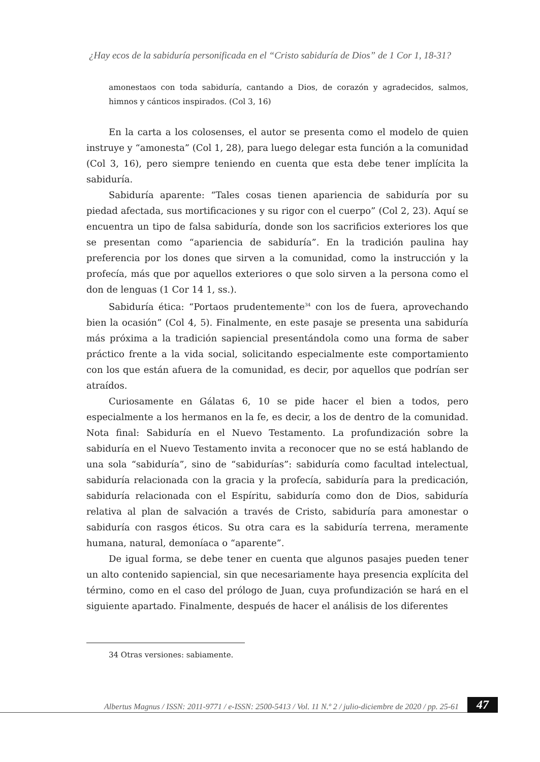¿Hay ecos de la sabiduría personificada en el “Cristo sabiduría de Dios” de 1 Cor 1, 18-31?
amonestaos con toda sabiduría, cantando a Dios, de corazón y agradecidos, salmos, himnos y cánticos inspirados. (Col 3, 16)
En la carta a los colosenses, el autor se presenta como el modelo de quien instruye y “amonesta” (Col 1, 28), para luego delegar esta función a la comunidad (Col 3, 16), pero siempre teniendo en cuenta que esta debe tener implícita la sabiduría.
Sabiduría aparente: “Tales cosas tienen apariencia de sabiduría por su piedad afectada, sus mortificaciones y su rigor con el cuerpo” (Col 2, 23). Aquí se encuentra un tipo de falsa sabiduría, donde son los sacrificios exteriores los que se presentan como “apariencia de sabiduría”. En la tradición paulina hay preferencia por los dones que sirven a la comunidad, como la instrucción y la profecía, más que por aquellos exteriores o que solo sirven a la persona como el don de lenguas (1 Cor 14 1, ss.).
Sabiduría ética: “Portaos prudentemente<sup>34</sup> con los de fuera, aprovechando bien la ocasión” (Col 4, 5). Finalmente, en este pasaje se presenta una sabiduría más próxima a la tradición sapiencial presentándola como una forma de saber práctico frente a la vida social, solicitando especialmente este comportamiento con los que están afuera de la comunidad, es decir, por aquellos que podrían ser atraídos.
Curiosamente en Gálatas 6, 10 se pide hacer el bien a todos, pero especialmente a los hermanos en la fe, es decir, a los de dentro de la comunidad. Nota final: Sabiduría en el Nuevo Testamento. La profundización sobre la sabiduría en el Nuevo Testamento invita a reconocer que no se está hablando de una sola “sabiduría”, sino de “sabidurías”: sabiduría como facultad intelectual, sabiduría relacionada con la gracia y la profecía, sabiduría para la predicación, sabiduría relacionada con el Espíritu, sabiduría como don de Dios, sabiduría relativa al plan de salvación a través de Cristo, sabiduría para amonestar o sabiduría con rasgos éticos. Su otra cara es la sabiduría terrena, meramente humana, natural, demoníaca o “aparente”.
De igual forma, se debe tener en cuenta que algunos pasajes pueden tener un alto contenido sapiencial, sin que necesariamente haya presencia explícita del término, como en el caso del prólogo de Juan, cuya profundización se hará en el siguiente apartado. Finalmente, después de hacer el análisis de los diferentes
34 Otras versiones: sabiamente.
Albertus Magnus / ISSN: 2011-9771 / e-ISSN: 2500-5413 / Vol. 11 N.º 2 / julio-diciembre de 2020 / pp. 25-61
47